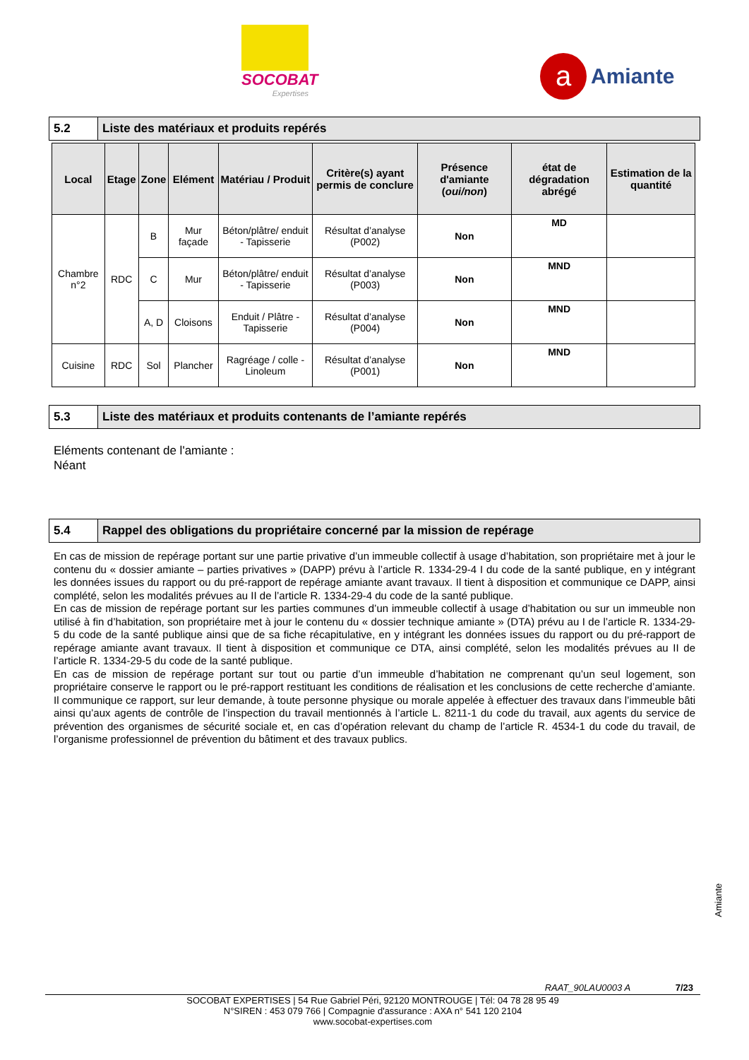SOCOBAT
Expertises
a
Amiante
5.2 Liste des matériaux et produits repérés
| Local | Etage | Zone | Elément | Matériau / Produit | Critère(s) ayant permis de conclure | Présence d'amiante ( oui/non ) | état de dégradation abrégé | Estimation de la quantité |
| --- | --- | --- | --- | --- | --- | --- | --- | --- |
| Chambre n°2 | RDC | B | Mur façade | Béton/plâtre/ enduit - Tapisserie | Résultat d’analyse (P002) | Non | MD | |
| | | C | Mur | Béton/plâtre/ enduit - Tapisserie | Résultat d’analyse (P003) | Non | MND | |
| | | A, D | Cloisons | Enduit / Plâtre - Tapisserie | Résultat d’analyse (P004) | Non | MND | |
| Cuisine | RDC | Sol | Plancher | Ragréage / colle - Linoleum | Résultat d’analyse (P001) | Non | MND | |
5.3 Liste des matériaux et produits contenants de l’amiante repérés
Eléments contenant de l'amiante :
Néant
5.4 Rappel des obligations du propriétaire concerné par la mission de repérage
En cas de mission de repérage portant sur une partie privative d’un immeuble collectif à usage d’habitation, son propriétaire met à jour le contenu du « dossier amiante – parties privatives » (DAPP) prévu à l’article R. 1334-29-4 I du code de la santé publique, en y intégrant les données issues du rapport ou du pré-rapport de repérage amiante avant travaux. Il tient à disposition et communique ce DAPP, ainsi complété, selon les modalités prévues au II de l’article R. 1334-29-4 du code de la santé publique.
En cas de mission de repérage portant sur les parties communes d’un immeuble collectif à usage d’habitation ou sur un immeuble non utilisé à fin d’habitation, son propriétaire met à jour le contenu du « dossier technique amiante » (DTA) prévu au I de l’article R. 1334-29-5 du code de la santé publique ainsi que de sa fiche récapitulative, en y intégrant les données issues du rapport ou du pré-rapport de repérage amiante avant travaux. Il tient à disposition et communique ce DTA, ainsi complété, selon les modalités prévues au II de l’article R. 1334-29-5 du code de la santé publique.
En cas de mission de repérage portant sur tout ou partie d’un immeuble d’habitation ne comprenant qu’un seul logement, son propriétaire conserve le rapport ou le pré-rapport restituant les conditions de réalisation et les conclusions de cette recherche d’amiante. Il communique ce rapport, sur leur demande, à toute personne physique ou morale appelée à effectuer des travaux dans l’immeuble bâti ainsi qu’aux agents de contrôle de l’inspection du travail mentionnés à l’article L. 8211-1 du code du travail, aux agents du service de prévention des organismes de sécurité sociale et, en cas d’opération relevant du champ de l’article R. 4534-1 du code du travail, de l’organisme professionnel de prévention du bâtiment et des travaux publics.
Amiante
RAAT_90LAU0003 A 7/23
SOCOBAT EXPERTISES | 54 Rue Gabriel Péri, 92120 MONTROUGE | Tél: 04 78 28 95 49
N°SIREN : 453 079 766 | Compagnie d'assurance : AXA n° 541 120 2104
www.socobat-expertises.com